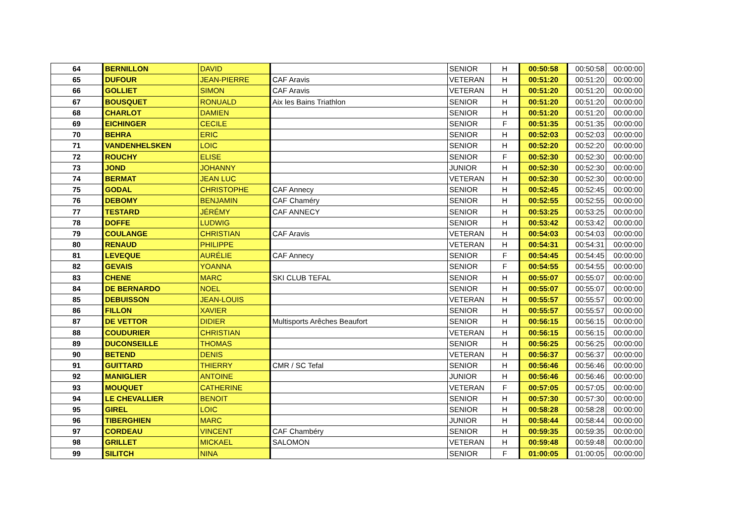| 64 | BERNILLON | DAVID | | SENIOR | H | 00:50:58 | 00:50:58 | 00:00:00 |
| 65 | DUFOUR | JEAN-PIERRE | CAF Aravis | VETERAN | H | 00:51:20 | 00:51:20 | 00:00:00 |
| 66 | GOLLIET | SIMON | CAF Aravis | VETERAN | H | 00:51:20 | 00:51:20 | 00:00:00 |
| 67 | BOUSQUET | RONUALD | Aix les Bains Triathlon | SENIOR | H | 00:51:20 | 00:51:20 | 00:00:00 |
| 68 | CHARLOT | DAMIEN | | SENIOR | H | 00:51:20 | 00:51:20 | 00:00:00 |
| 69 | EICHINGER | CECILE | | SENIOR | F | 00:51:35 | 00:51:35 | 00:00:00 |
| 70 | BEHRA | ERIC | | SENIOR | H | 00:52:03 | 00:52:03 | 00:00:00 |
| 71 | VANDENHELSKEN | LOIC | | SENIOR | H | 00:52:20 | 00:52:20 | 00:00:00 |
| 72 | ROUCHY | ELISE | | SENIOR | F | 00:52:30 | 00:52:30 | 00:00:00 |
| 73 | JOND | JOHANNY | | JUNIOR | H | 00:52:30 | 00:52:30 | 00:00:00 |
| 74 | BERMAT | JEAN LUC | | VETERAN | H | 00:52:30 | 00:52:30 | 00:00:00 |
| 75 | GODAL | CHRISTOPHE | CAF Annecy | SENIOR | H | 00:52:45 | 00:52:45 | 00:00:00 |
| 76 | DEBOMY | BENJAMIN | CAF Chaméry | SENIOR | H | 00:52:55 | 00:52:55 | 00:00:00 |
| 77 | TESTARD | JÉRÉMY | CAF ANNECY | SENIOR | H | 00:53:25 | 00:53:25 | 00:00:00 |
| 78 | DOFFE | LUDWIG | | SENIOR | H | 00:53:42 | 00:53:42 | 00:00:00 |
| 79 | COULANGE | CHRISTIAN | CAF Aravis | VETERAN | H | 00:54:03 | 00:54:03 | 00:00:00 |
| 80 | RENAUD | PHILIPPE | | VETERAN | H | 00:54:31 | 00:54:31 | 00:00:00 |
| 81 | LEVEQUE | AURÉLIE | CAF Annecy | SENIOR | F | 00:54:45 | 00:54:45 | 00:00:00 |
| 82 | GEVAIS | YOANNA | | SENIOR | F | 00:54:55 | 00:54:55 | 00:00:00 |
| 83 | CHENE | MARC | SKI CLUB TEFAL | SENIOR | H | 00:55:07 | 00:55:07 | 00:00:00 |
| 84 | DE BERNARDO | NOEL | | SENIOR | H | 00:55:07 | 00:55:07 | 00:00:00 |
| 85 | DEBUISSON | JEAN-LOUIS | | VETERAN | H | 00:55:57 | 00:55:57 | 00:00:00 |
| 86 | FILLON | XAVIER | | SENIOR | H | 00:55:57 | 00:55:57 | 00:00:00 |
| 87 | DE VETTOR | DIDIER | Multisports Arêches Beaufort | SENIOR | H | 00:56:15 | 00:56:15 | 00:00:00 |
| 88 | COUDURIER | CHRISTIAN | | VETERAN | H | 00:56:15 | 00:56:15 | 00:00:00 |
| 89 | DUCONSEILLE | THOMAS | | SENIOR | H | 00:56:25 | 00:56:25 | 00:00:00 |
| 90 | BETEND | DENIS | | VETERAN | H | 00:56:37 | 00:56:37 | 00:00:00 |
| 91 | GUITTARD | THIERRY | CMR / SC Tefal | SENIOR | H | 00:56:46 | 00:56:46 | 00:00:00 |
| 92 | MANIGLIER | ANTOINE | | JUNIOR | H | 00:56:46 | 00:56:46 | 00:00:00 |
| 93 | MOUQUET | CATHERINE | | VETERAN | F | 00:57:05 | 00:57:05 | 00:00:00 |
| 94 | LE CHEVALLIER | BENOIT | | SENIOR | H | 00:57:30 | 00:57:30 | 00:00:00 |
| 95 | GIREL | LOIC | | SENIOR | H | 00:58:28 | 00:58:28 | 00:00:00 |
| 96 | TIBERGHIEN | MARC | | JUNIOR | H | 00:58:44 | 00:58:44 | 00:00:00 |
| 97 | CORDEAU | VINCENT | CAF Chambéry | SENIOR | H | 00:59:35 | 00:59:35 | 00:00:00 |
| 98 | GRILLET | MICKAEL | SALOMON | VETERAN | H | 00:59:48 | 00:59:48 | 00:00:00 |
| 99 | SILITCH | NINA | | SENIOR | F | 01:00:05 | 01:00:05 | 00:00:00 |